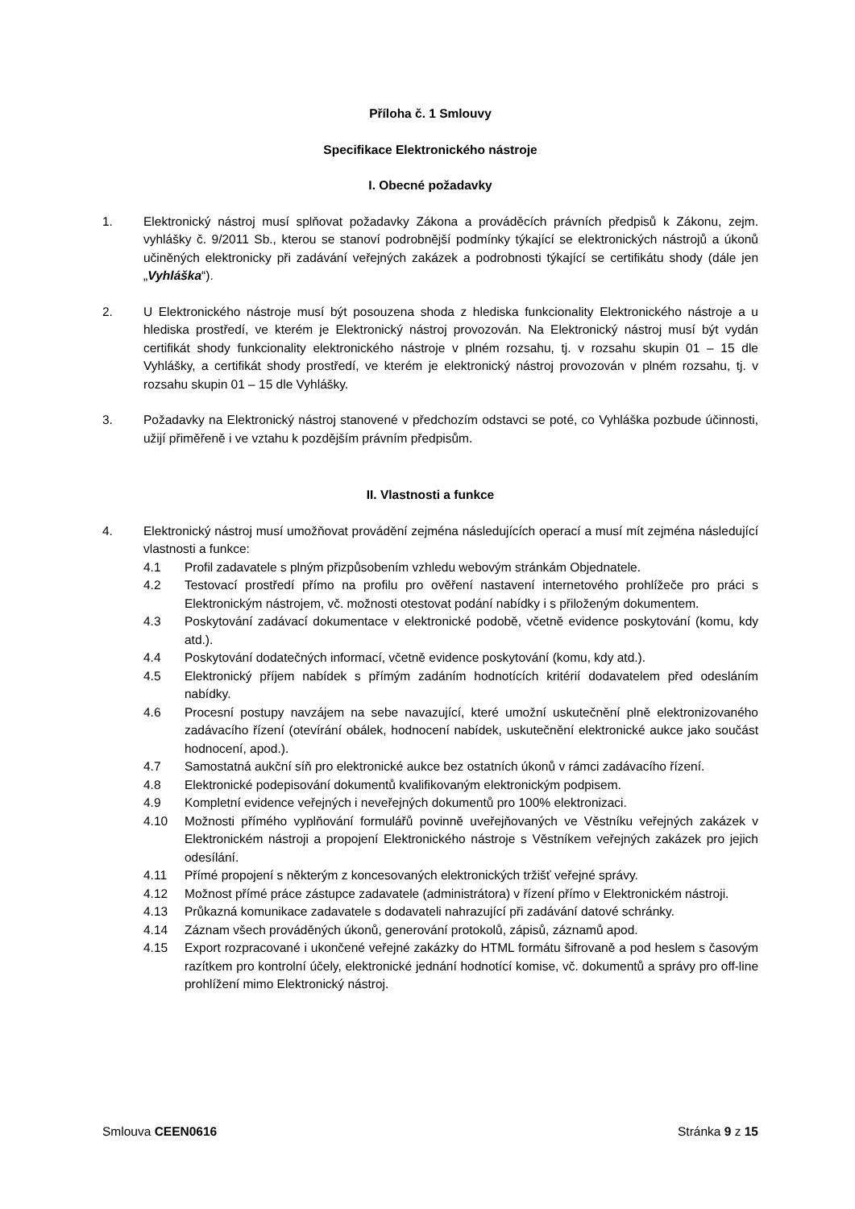Příloha č. 1 Smlouvy
Specifikace Elektronického nástroje
I. Obecné požadavky
1. Elektronický nástroj musí splňovat požadavky Zákona a prováděcích právních předpisů k Zákonu, zejm. vyhlášky č. 9/2011 Sb., kterou se stanoví podrobnější podmínky týkající se elektronických nástrojů a úkonů učiněných elektronicky při zadávání veřejných zakázek a podrobnosti týkající se certifikátu shody (dále jen „Vyhláška“).
2. U Elektronického nástroje musí být posouzena shoda z hlediska funkcionality Elektronického nástroje a u hlediska prostředí, ve kterém je Elektronický nástroj provozován. Na Elektronický nástroj musí být vydán certifikát shody funkcionality elektronického nástroje v plném rozsahu, tj. v rozsahu skupin 01 – 15 dle Vyhlášky, a certifikát shody prostředí, ve kterém je elektronický nástroj provozován v plném rozsahu, tj. v rozsahu skupin 01 – 15 dle Vyhlášky.
3. Požadavky na Elektronický nástroj stanovené v předchozím odstavci se poté, co Vyhláška pozbude účinnosti, užijí přiměřeně i ve vztahu k pozdějším právním předpisům.
II. Vlastnosti a funkce
4. Elektronický nástroj musí umožňovat provádění zejména následujících operací a musí mít zejména následující vlastnosti a funkce:
4.1 Profil zadavatele s plným přizpůsobením vzhledu webovým stránkám Objednatele.
4.2 Testovací prostředí přímo na profilu pro ověření nastavení internetového prohlížeče pro práci s Elektronickým nástrojem, vč. možnosti otestovat podání nabídky i s přiloženým dokumentem.
4.3 Poskytování zadávací dokumentace v elektronické podobě, včetně evidence poskytování (komu, kdy atd.).
4.4 Poskytování dodatečných informací, včetně evidence poskytování (komu, kdy atd.).
4.5 Elektronický příjem nabídek s přímým zadáním hodnotících kritérií dodavatelem před odesláním nabídky.
4.6 Procesní postupy navzájem na sebe navazující, které umožní uskutečnění plně elektronizovaného zadávacího řízení (otevírání obálek, hodnocení nabídek, uskutečnění elektronické aukce jako součást hodnocení, apod.).
4.7 Samostatná aukční síň pro elektronické aukce bez ostatních úkonů v rámci zadávacího řízení.
4.8 Elektronické podepisování dokumentů kvalifikovaným elektronickým podpisem.
4.9 Kompletní evidence veřejných i neveřejných dokumentů pro 100% elektronizaci.
4.10 Možnosti přímého vyplňování formulářů povinně uveřejňovaných ve Věstníku veřejných zakázek v Elektronickém nástroji a propojení Elektronického nástroje s Věstníkem veřejných zakázek pro jejich odesílání.
4.11 Přímé propojení s některým z koncesovaných elektronických tržišť veřejné správy.
4.12 Možnost přímé práce zástupce zadavatele (administrátora) v řízení přímo v Elektronickém nástroji.
4.13 Průkazná komunikace zadavatele s dodavateli nahrazující při zadávání datové schránky.
4.14 Záznam všech prováděných úkonů, generování protokolů, zápisů, záznamů apod.
4.15 Export rozpracované i ukončené veřejné zakázky do HTML formátu šifrovaně a pod heslem s časovým razítkem pro kontrolní účely, elektronické jednání hodnotící komise, vč. dokumentů a správy pro off-line prohlížení mimo Elektronický nástroj.
Smlouva CEEN0616 Stránka 9 z 15